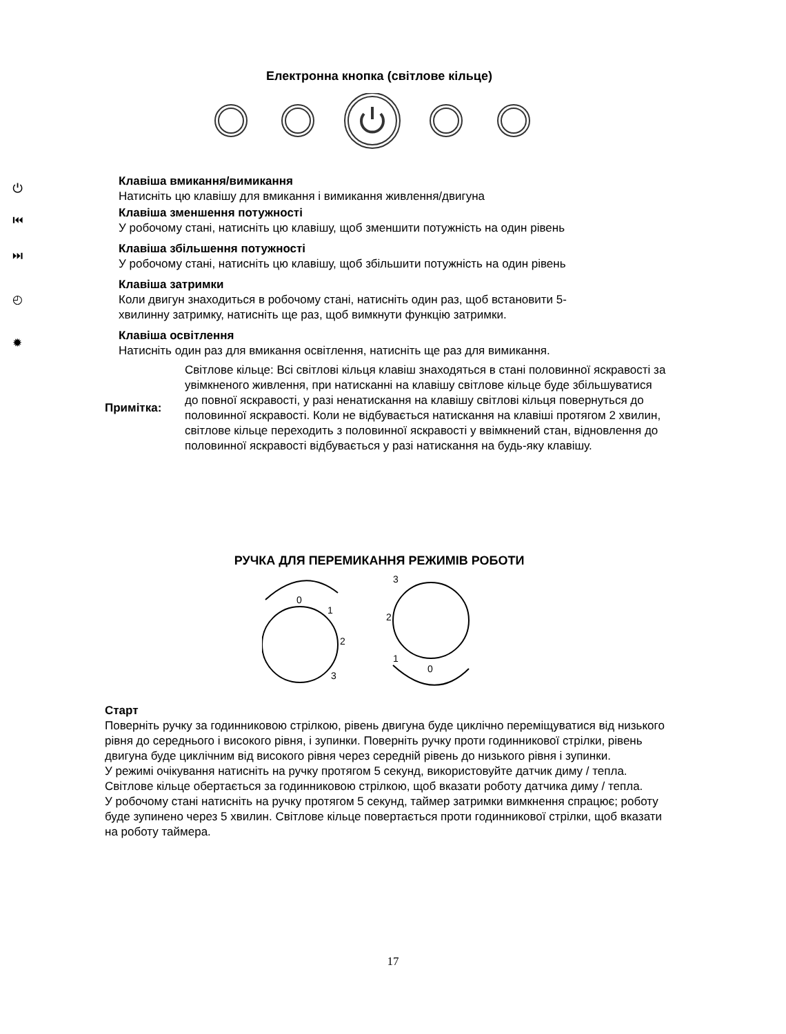Електронна кнопка (світлове кільце)
⏻ Клавіша вмикання/вимикання
Натисніть цю клавішу для вмикання і вимикання живлення/двигуна
⏮ Клавіша зменшення потужності
У робочому стані, натисніть цю клавішу, щоб зменшити потужність на один рівень
⏭ Клавіша збільшення потужності
У робочому стані, натисніть цю клавішу, щоб збільшити потужність на один рівень
◴ Клавіша затримки
Коли двигун знаходиться в робочому стані, натисніть один раз, щоб встановити 5-хвилинну затримку, натисніть ще раз, щоб вимкнути функцію затримки.
✹ Клавіша освітлення
Натисніть один раз для вмикання освітлення, натисніть ще раз для вимикання.
Примітка: Світлове кільце: Всі світлові кільця клавіш знаходяться в стані половинної яскравості за увімкненого живлення, при натисканні на клавішу світлове кільце буде збільшуватися до повної яскравості, у разі ненатискання на клавішу світлові кільця повернуться до половинної яскравості. Коли не відбувається натискання на клавіші протягом 2 хвилин, світлове кільце переходить з половинної яскравості у ввімкнений стан, відновлення до половинної яскравості відбувається у разі натискання на будь-яку клавішу.
РУЧКА ДЛЯ ПЕРЕМИКАННЯ РЕЖИМІВ РОБОТИ
0
1
2
3
3
2
1
0
Старт
Поверніть ручку за годинниковою стрілкою, рівень двигуна буде циклічно переміщуватися від низького рівня до середнього і високого рівня, і зупинки. Поверніть ручку проти годинникової стрілки, рівень двигуна буде циклічним від високого рівня через середній рівень до низького рівня і зупинки.
У режимі очікування натисніть на ручку протягом 5 секунд, використовуйте датчик диму / тепла. Світлове кільце обертається за годинниковою стрілкою, щоб вказати роботу датчика диму / тепла.
У робочому стані натисніть на ручку протягом 5 секунд, таймер затримки вимкнення спрацює; роботу буде зупинено через 5 хвилин. Світлове кільце повертається проти годинникової стрілки, щоб вказати на роботу таймера.
17